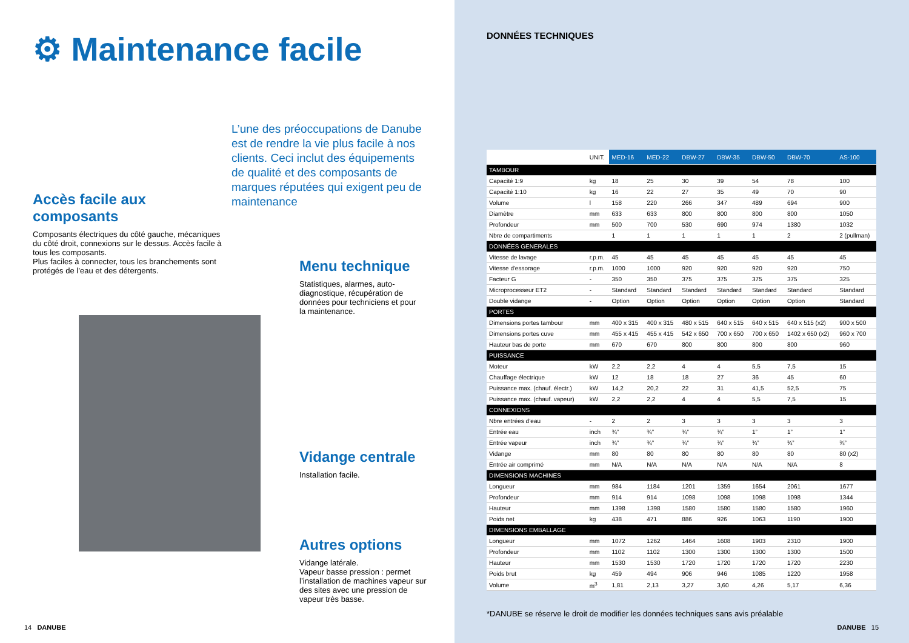⚙ Maintenance facile
L’une des préoccupations de Danube est de rendre la vie plus facile à nos clients. Ceci inclut des équipements de qualité et des composants de marques réputées qui exigent peu de maintenance
Accès facile aux composants
Composants électriques du côté gauche, mécaniques du côté droit, connexions sur le dessus. Accès facile à tous les composants.
Plus faciles à connecter, tous les branchements sont protégés de l’eau et des détergents.
Menu technique
Statistiques, alarmes, auto-diagnostique, récupération de données pour techniciens et pour la maintenance.
Vidange centrale
Installation facile.
Autres options
Vidange latérale.
Vapeur basse pression : permet l’installation de machines vapeur sur des sites avec une pression de vapeur très basse.
14 DANUBE
DONNÉES TECHNIQUES
| | UNIT. | MED-16 | MED-22 | DBW-27 | DBW-35 | DBW-50 | DBW-70 | AS-100 |
| --- | --- | --- | --- | --- | --- | --- | --- | --- |
| TAMBOUR | | | | | | | | |
| Capacité 1:9 | kg | 18 | 25 | 30 | 39 | 54 | 78 | 100 |
| Capacité 1:10 | kg | 16 | 22 | 27 | 35 | 49 | 70 | 90 |
| Volume | l | 158 | 220 | 266 | 347 | 489 | 694 | 900 |
| Diamètre | mm | 633 | 633 | 800 | 800 | 800 | 800 | 1050 |
| Profondeur | mm | 500 | 700 | 530 | 690 | 974 | 1380 | 1032 |
| Nbre de compartiments | | 1 | 1 | 1 | 1 | 1 | 2 | 2 (pullman) |
| DONNÉES GENERALES | | | | | | | | |
| Vitesse de lavage | r.p.m. | 45 | 45 | 45 | 45 | 45 | 45 | 45 |
| Vitesse d'essorage | r.p.m. | 1000 | 1000 | 920 | 920 | 920 | 920 | 750 |
| Facteur G | - | 350 | 350 | 375 | 375 | 375 | 375 | 325 |
| Microprocesseur ET2 | - | Standard | Standard | Standard | Standard | Standard | Standard | Standard |
| Double vidange | - | Option | Option | Option | Option | Option | Option | Standard |
| PORTES | | | | | | | | |
| Dimensions portes tambour | mm | 400 x 315 | 400 x 315 | 480 x 515 | 640 x 515 | 640 x 515 | 640 x 515 (x2) | 900 x 500 |
| Dimensions portes cuve | mm | 455 x 415 | 455 x 415 | 542 x 650 | 700 x 650 | 700 x 650 | 1402 x 650 (x2) | 960 x 700 |
| Hauteur bas de porte | mm | 670 | 670 | 800 | 800 | 800 | 800 | 960 |
| PUISSANCE | | | | | | | | |
| Moteur | kW | 2,2 | 2,2 | 4 | 4 | 5,5 | 7,5 | 15 |
| Chauffage électrique | kW | 12 | 18 | 18 | 27 | 36 | 45 | 60 |
| Puissance max. (chauf. électr.) | kW | 14,2 | 20,2 | 22 | 31 | 41,5 | 52,5 | 75 |
| Puissance max. (chauf. vapeur) | kW | 2,2 | 2,2 | 4 | 4 | 5,5 | 7,5 | 15 |
| CONNEXIONS | | | | | | | | |
| Nbre entrées d’eau | - | 2 | 2 | 3 | 3 | 3 | 3 | 3 |
| Entrée eau | inch | ¾” | ¾” | ¾” | ¾” | 1” | 1” | 1” |
| Entrée vapeur | inch | ¾” | ¾” | ¾” | ¾” | ¾” | ¾” | ¾” |
| Vidange | mm | 80 | 80 | 80 | 80 | 80 | 80 | 80 (x2) |
| Entrée air comprimé | mm | N/A | N/A | N/A | N/A | N/A | N/A | 8 |
| DIMENSIONS MACHINES | | | | | | | | |
| Longueur | mm | 984 | 1184 | 1201 | 1359 | 1654 | 2061 | 1677 |
| Profondeur | mm | 914 | 914 | 1098 | 1098 | 1098 | 1098 | 1344 |
| Hauteur | mm | 1398 | 1398 | 1580 | 1580 | 1580 | 1580 | 1960 |
| Poids net | kg | 438 | 471 | 886 | 926 | 1063 | 1190 | 1900 |
| DIMENSIONS EMBALLAGE | | | | | | | | |
| Longueur | mm | 1072 | 1262 | 1464 | 1608 | 1903 | 2310 | 1900 |
| Profondeur | mm | 1102 | 1102 | 1300 | 1300 | 1300 | 1300 | 1500 |
| Hauteur | mm | 1530 | 1530 | 1720 | 1720 | 1720 | 1720 | 2230 |
| Poids brut | kg | 459 | 494 | 906 | 946 | 1085 | 1220 | 1958 |
| Volume | m<sup>3</sup> | 1,81 | 2,13 | 3,27 | 3,60 | 4,26 | 5,17 | 6,36 |
*DANUBE se réserve le droit de modifier les données techniques sans avis préalable
DANUBE 15